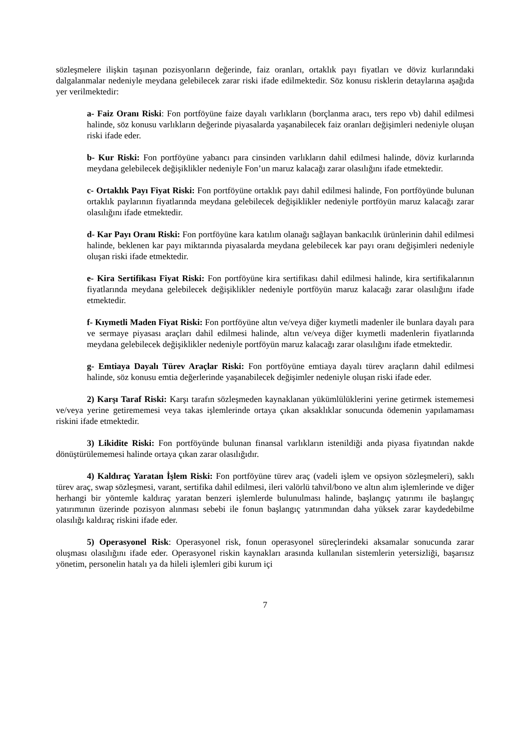sözleşmelere ilişkin taşınan pozisyonların değerinde, faiz oranları, ortaklık payı fiyatları ve döviz kurlarındaki dalgalanmalar nedeniyle meydana gelebilecek zarar riski ifade edilmektedir. Söz konusu risklerin detaylarına aşağıda yer verilmektedir:
a- Faiz Oranı Riski: Fon portföyüne faize dayalı varlıkların (borçlanma aracı, ters repo vb) dahil edilmesi halinde, söz konusu varlıkların değerinde piyasalarda yaşanabilecek faiz oranları değişimleri nedeniyle oluşan riski ifade eder.
b- Kur Riski: Fon portföyüne yabancı para cinsinden varlıkların dahil edilmesi halinde, döviz kurlarında meydana gelebilecek değişiklikler nedeniyle Fon’un maruz kalacağı zarar olasılığını ifade etmektedir.
c- Ortaklık Payı Fiyat Riski: Fon portföyüne ortaklık payı dahil edilmesi halinde, Fon portföyünde bulunan ortaklık paylarının fiyatlarında meydana gelebilecek değişiklikler nedeniyle portföyün maruz kalacağı zarar olasılığını ifade etmektedir.
d- Kar Payı Oranı Riski: Fon portföyüne kara katılım olanağı sağlayan bankacılık ürünlerinin dahil edilmesi halinde, beklenen kar payı miktarında piyasalarda meydana gelebilecek kar payı oranı değişimleri nedeniyle oluşan riski ifade etmektedir.
e- Kira Sertifikası Fiyat Riski: Fon portföyüne kira sertifikası dahil edilmesi halinde, kira sertifikalarının fiyatlarında meydana gelebilecek değişiklikler nedeniyle portföyün maruz kalacağı zarar olasılığını ifade etmektedir.
f- Kıymetli Maden Fiyat Riski: Fon portföyüne altın ve/veya diğer kıymetli madenler ile bunlara dayalı para ve sermaye piyasası araçları dahil edilmesi halinde, altın ve/veya diğer kıymetli madenlerin fiyatlarında meydana gelebilecek değişiklikler nedeniyle portföyün maruz kalacağı zarar olasılığını ifade etmektedir.
g- Emtiaya Dayalı Türev Araçlar Riski: Fon portföyüne emtiaya dayalı türev araçların dahil edilmesi halinde, söz konusu emtia değerlerinde yaşanabilecek değişimler nedeniyle oluşan riski ifade eder.
2) Karşı Taraf Riski: Karşı tarafın sözleşmeden kaynaklanan yükümlülüklerini yerine getirmek istememesi ve/veya yerine getirememesi veya takas işlemlerinde ortaya çıkan aksaklıklar sonucunda ödemenin yapılamaması riskini ifade etmektedir.
3) Likidite Riski: Fon portföyünde bulunan finansal varlıkların istenildiği anda piyasa fiyatından nakde dönüştürülememesi halinde ortaya çıkan zarar olasılığıdır.
4) Kaldıraç Yaratan İşlem Riski: Fon portföyüne türev araç (vadeli işlem ve opsiyon sözleşmeleri), saklı türev araç, swap sözleşmesi, varant, sertifika dahil edilmesi, ileri valörlü tahvil/bono ve altın alım işlemlerinde ve diğer herhangi bir yöntemle kaldıraç yaratan benzeri işlemlerde bulunulması halinde, başlangıç yatırımı ile başlangıç yatırımının üzerinde pozisyon alınması sebebi ile fonun başlangıç yatırımından daha yüksek zarar kaydedebilme olasılığı kaldıraç riskini ifade eder.
5) Operasyonel Risk: Operasyonel risk, fonun operasyonel süreçlerindeki aksamalar sonucunda zarar oluşması olasılığını ifade eder. Operasyonel riskin kaynakları arasında kullanılan sistemlerin yetersizliği, başarısız yönetim, personelin hatalı ya da hileli işlemleri gibi kurum içi
7